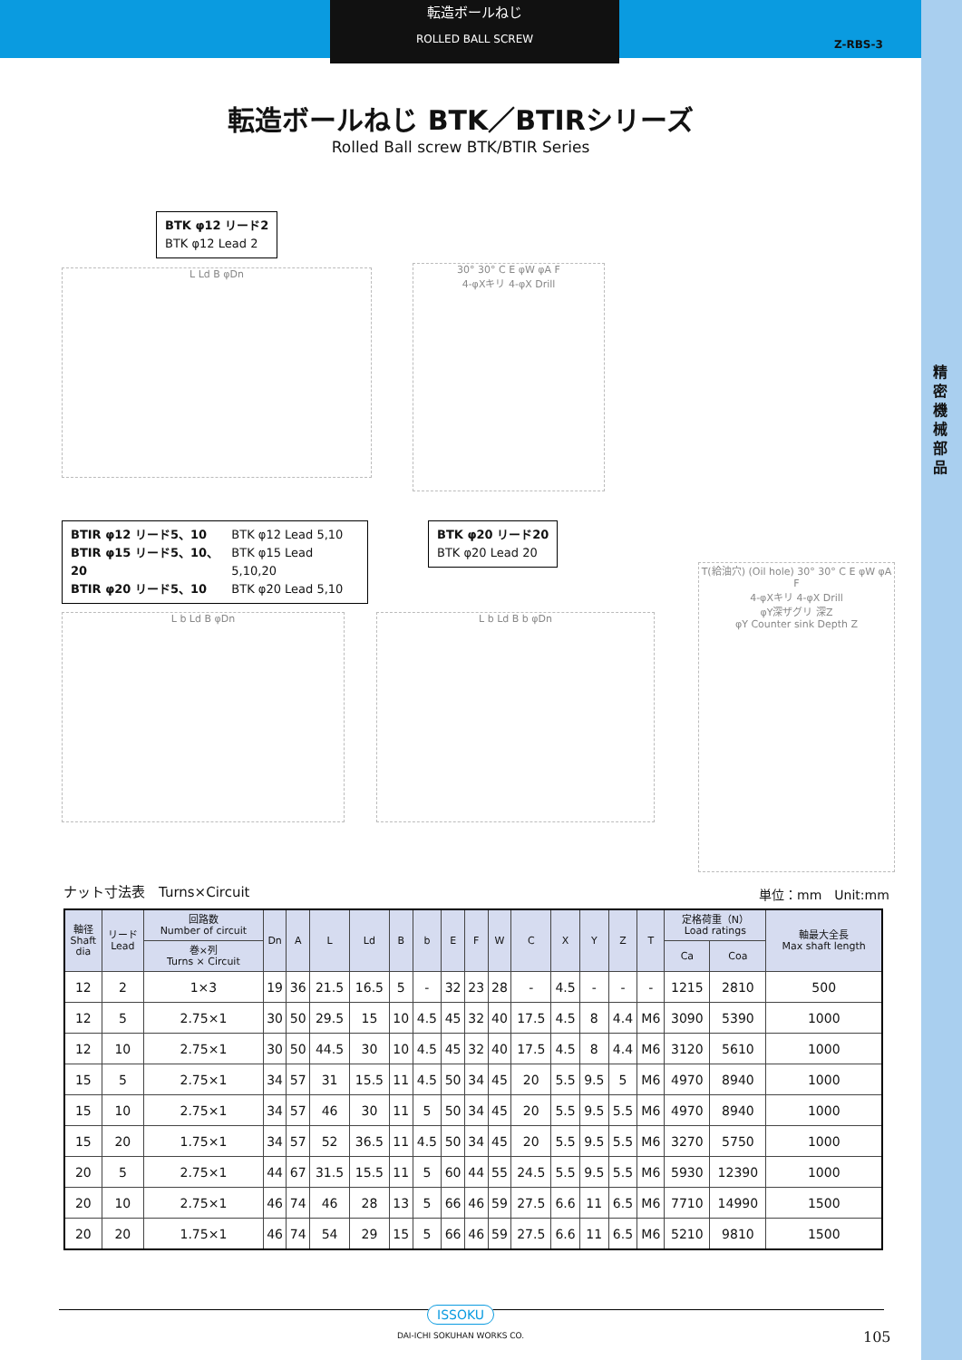転造ボールねじ
ROLLED BALL SCREW
Z-RBS-3
精密機械部品
転造ボールねじ BTK／BTIRシリーズ
Rolled Ball screw BTK/BTIR Series
BTK φ12 リード2
BTK φ12 Lead 2
L Ld B φDn
30° 30° C E φW φA F
4-φXキリ 4-φX Drill
BTIR φ12 リード5、10
BTIR φ15 リード5、10、20
BTIR φ20 リード5、10 BTK φ12 Lead 5,10
BTK φ15 Lead 5,10,20
BTK φ20 Lead 5,10
BTK φ20 リード20
BTK φ20 Lead 20
L b Ld B φDn L b Ld B b φDn
T(給油穴) (Oil hole) 30° 30° C E φW φA F
4-φXキリ 4-φX Drill
φY深ザグリ 深Z
φY Counter sink Depth Z
ナット寸法表　Turns×Circuit 単位：mm　Unit:mm
| 軸径 Shaft dia | リード Lead | 回路数 Number of circuit | Dn | A | L | Ld | B | b | E | F | W | C | X | Y | Z | T | 定格荷重（N） Load ratings | | 軸最大全長 Max shaft length |
| --- | --- | --- | --- | --- | --- | --- | --- | --- | --- | --- | --- | --- | --- | --- | --- | --- | --- | --- | --- |
| | | 巻×列 Turns × Circuit | | | | | | | | | | | | | | | Ca | Coa | |
| 12 | 2 | 1×3 | 19 | 36 | 21.5 | 16.5 | 5 | - | 32 | 23 | 28 | - | 4.5 | - | - | - | 1215 | 2810 | 500 |
| 12 | 5 | 2.75×1 | 30 | 50 | 29.5 | 15 | 10 | 4.5 | 45 | 32 | 40 | 17.5 | 4.5 | 8 | 4.4 | M6 | 3090 | 5390 | 1000 |
| 12 | 10 | 2.75×1 | 30 | 50 | 44.5 | 30 | 10 | 4.5 | 45 | 32 | 40 | 17.5 | 4.5 | 8 | 4.4 | M6 | 3120 | 5610 | 1000 |
| 15 | 5 | 2.75×1 | 34 | 57 | 31 | 15.5 | 11 | 4.5 | 50 | 34 | 45 | 20 | 5.5 | 9.5 | 5 | M6 | 4970 | 8940 | 1000 |
| 15 | 10 | 2.75×1 | 34 | 57 | 46 | 30 | 11 | 5 | 50 | 34 | 45 | 20 | 5.5 | 9.5 | 5.5 | M6 | 4970 | 8940 | 1000 |
| 15 | 20 | 1.75×1 | 34 | 57 | 52 | 36.5 | 11 | 4.5 | 50 | 34 | 45 | 20 | 5.5 | 9.5 | 5.5 | M6 | 3270 | 5750 | 1000 |
| 20 | 5 | 2.75×1 | 44 | 67 | 31.5 | 15.5 | 11 | 5 | 60 | 44 | 55 | 24.5 | 5.5 | 9.5 | 5.5 | M6 | 5930 | 12390 | 1000 |
| 20 | 10 | 2.75×1 | 46 | 74 | 46 | 28 | 13 | 5 | 66 | 46 | 59 | 27.5 | 6.6 | 11 | 6.5 | M6 | 7710 | 14990 | 1500 |
| 20 | 20 | 1.75×1 | 46 | 74 | 54 | 29 | 15 | 5 | 66 | 46 | 59 | 27.5 | 6.6 | 11 | 6.5 | M6 | 5210 | 9810 | 1500 |
ISSOKU
DAI-ICHI SOKUHAN WORKS CO.
105